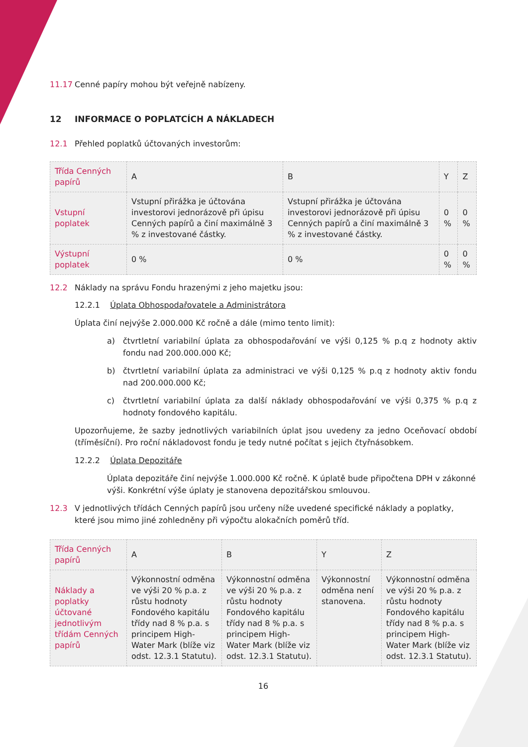11.17 Cenné papíry mohou být veřejně nabízeny.
12 INFORMACE O POPLATCÍCH A NÁKLADECH
12.1 Přehled poplatků účtovaných investorům:
| Třída Cenných papírů | A | B | Y | Z |
| Vstupní poplatek | Vstupní přirážka je účtována investorovi jednorázově při úpisu Cenných papírů a činí maximálně 3 % z investované částky. | Vstupní přirážka je účtována investorovi jednorázově při úpisu Cenných papírů a činí maximálně 3 % z investované částky. | 0 % | 0 % |
| Výstupní poplatek | 0 % | 0 % | 0 % | 0 % |
12.2 Náklady na správu Fondu hrazenými z jeho majetku jsou:
12.2.1 Úplata Obhospodařovatele a Administrátora
Úplata činí nejvýše 2.000.000 Kč ročně a dále (mimo tento limit):
a) čtvrtletní variabilní úplata za obhospodařování ve výši 0,125 % p.q z hodnoty aktiv fondu nad 200.000.000 Kč;
b) čtvrtletní variabilní úplata za administraci ve výši 0,125 % p.q z hodnoty aktiv fondu nad 200.000.000 Kč;
c) čtvrtletní variabilní úplata za další náklady obhospodařování ve výši 0,375 % p.q z hodnoty fondového kapitálu.
Upozorňujeme, že sazby jednotlivých variabilních úplat jsou uvedeny za jedno Oceňovací období (tříměsíční). Pro roční nákladovost fondu je tedy nutné počítat s jejich čtyřnásobkem.
12.2.2 Úplata Depozitáře
Úplata depozitáře činí nejvýše 1.000.000 Kč ročně. K úplatě bude připočtena DPH v zákonné výši. Konkrétní výše úplaty je stanovena depozitářskou smlouvou.
12.3 V jednotlivých třídách Cenných papírů jsou určeny níže uvedené specifické náklady a poplatky, které jsou mimo jiné zohledněny při výpočtu alokačních poměrů tříd.
| Třída Cenných papírů | A | B | Y | Z |
| Náklady a poplatky účtované jednotlivým třídám Cenných papírů | Výkonnostní odměna ve výši 20 % p.a. z růstu hodnoty Fondového kapitálu třídy nad 8 % p.a. s principem High-Water Mark (blíže viz odst. 12.3.1 Statutu). | Výkonnostní odměna ve výši 20 % p.a. z růstu hodnoty Fondového kapitálu třídy nad 8 % p.a. s principem High-Water Mark (blíže viz odst. 12.3.1 Statutu). | Výkonnostní odměna není stanovena. | Výkonnostní odměna ve výši 20 % p.a. z růstu hodnoty Fondového kapitálu třídy nad 8 % p.a. s principem High-Water Mark (blíže viz odst. 12.3.1 Statutu). |
16